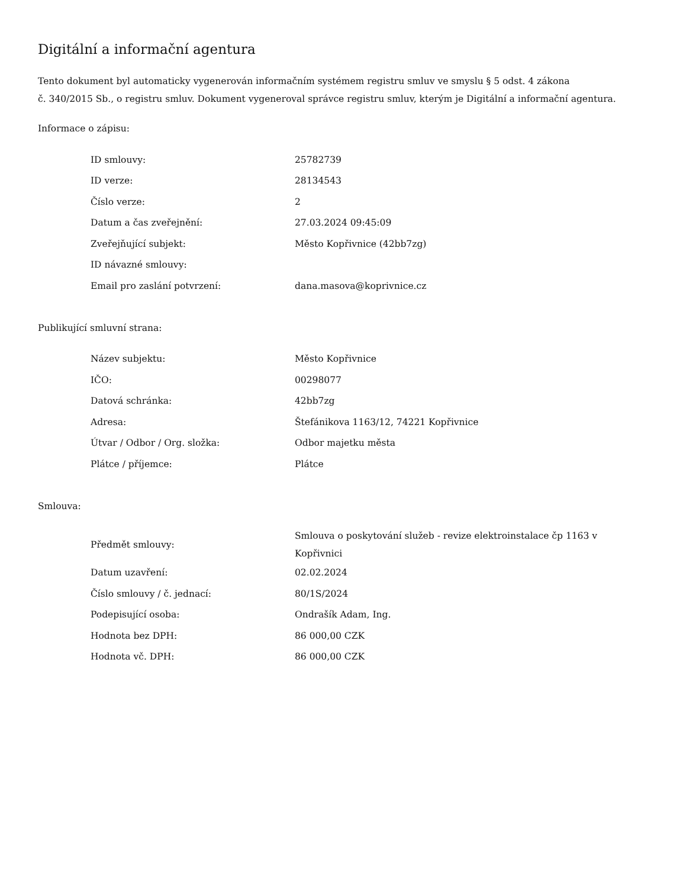Digitální a informační agentura
Tento dokument byl automaticky vygenerován informačním systémem registru smluv ve smyslu § 5 odst. 4 zákona
č. 340/2015 Sb., o registru smluv. Dokument vygeneroval správce registru smluv, kterým je Digitální a informační agentura.
Informace o zápisu:
| ID smlouvy: | 25782739 |
| ID verze: | 28134543 |
| Číslo verze: | 2 |
| Datum a čas zveřejnění: | 27.03.2024 09:45:09 |
| Zveřejňující subjekt: | Město Kopřivnice (42bb7zg) |
| ID návazné smlouvy: | |
| Email pro zaslání potvrzení: | dana.masova@koprivnice.cz |
Publikující smluvní strana:
| Název subjektu: | Město Kopřivnice |
| IČO: | 00298077 |
| Datová schránka: | 42bb7zg |
| Adresa: | Štefánikova 1163/12, 74221 Kopřivnice |
| Útvar / Odbor / Org. složka: | Odbor majetku města |
| Plátce / příjemce: | Plátce |
Smlouva:
| Předmět smlouvy: | Smlouva o poskytování služeb - revize elektroinstalace čp 1163 v Kopřivnici |
| Datum uzavření: | 02.02.2024 |
| Číslo smlouvy / č. jednací: | 80/1S/2024 |
| Podepisující osoba: | Ondrašík Adam, Ing. |
| Hodnota bez DPH: | 86 000,00 CZK |
| Hodnota vč. DPH: | 86 000,00 CZK |